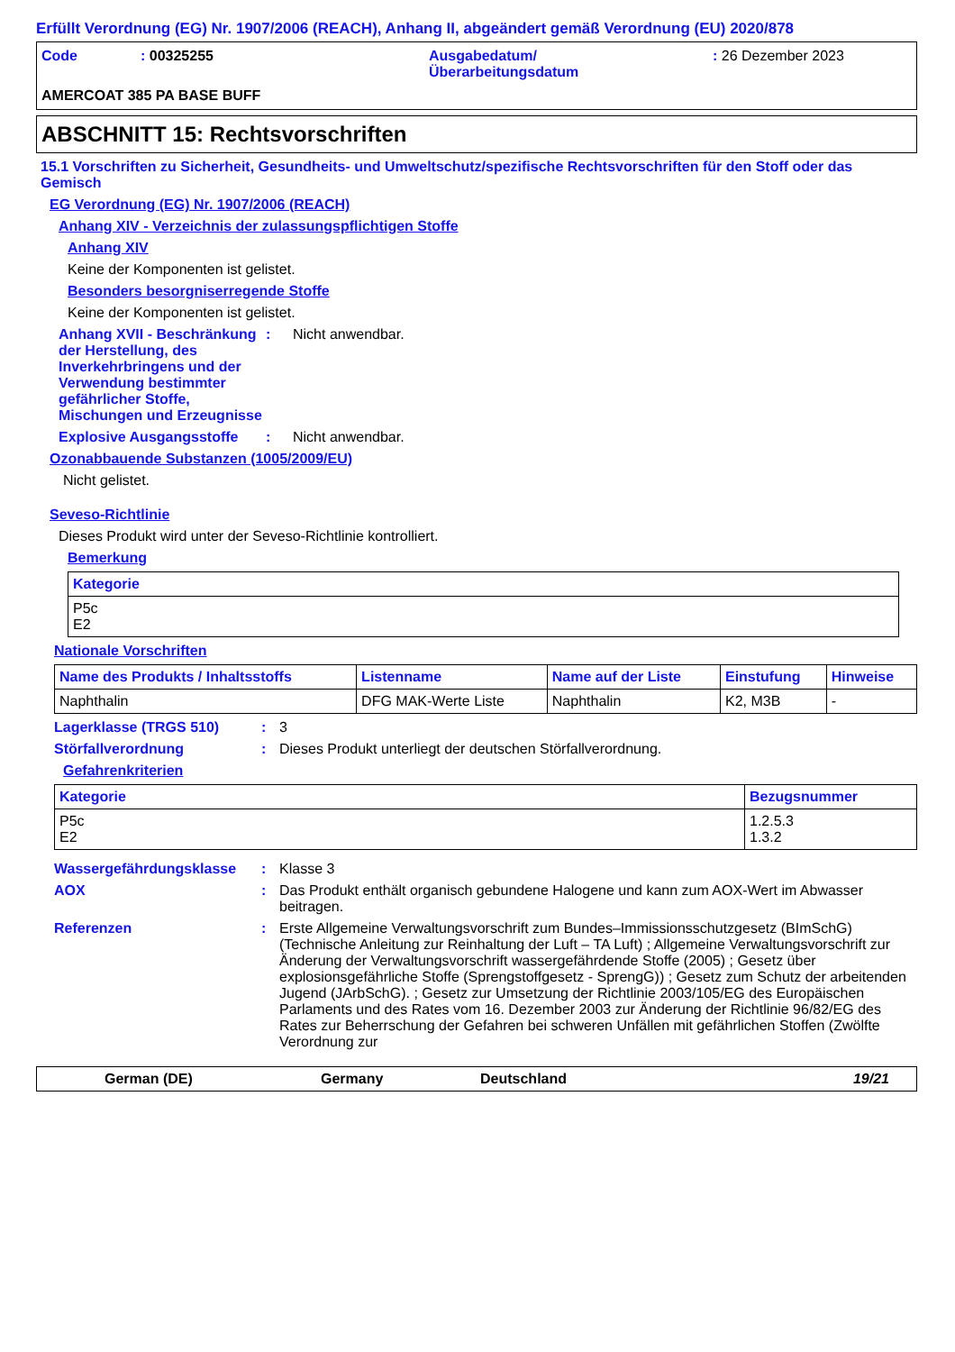Erfüllt Verordnung (EG) Nr. 1907/2006 (REACH), Anhang II, abgeändert gemäß Verordnung (EU) 2020/878
Code : 00325255 Ausgabedatum/
Überarbeitungsdatum
: 26 Dezember 2023
AMERCOAT 385 PA BASE BUFF
ABSCHNITT 15: Rechtsvorschriften
15.1 Vorschriften zu Sicherheit, Gesundheits- und Umweltschutz/spezifische Rechtsvorschriften für den Stoff oder das Gemisch
EG Verordnung (EG) Nr. 1907/2006 (REACH)
Anhang XIV - Verzeichnis der zulassungspflichtigen Stoffe
Anhang XIV
Keine der Komponenten ist gelistet.
Besonders besorgniserregende Stoffe
Keine der Komponenten ist gelistet.
Anhang XVII - Beschränkung der Herstellung, des Inverkehrbringens und der Verwendung bestimmter gefährlicher Stoffe, Mischungen und Erzeugnisse
: Nicht anwendbar.
Explosive Ausgangsstoffe
: Nicht anwendbar.
Ozonabbauende Substanzen (1005/2009/EU)
Nicht gelistet.
Seveso-Richtlinie
Dieses Produkt wird unter der Seveso-Richtlinie kontrolliert.
Bemerkung
| Kategorie |
| --- |
| P5c E2 |
Nationale Vorschriften
| Name des Produkts / Inhaltsstoffs | Listenname | Name auf der Liste | Einstufung | Hinweise |
| --- | --- | --- | --- | --- |
| Naphthalin | DFG MAK-Werte Liste | Naphthalin | K2, M3B | - |
Lagerklasse (TRGS 510) : 3
Störfallverordnung : Dieses Produkt unterliegt der deutschen Störfallverordnung.
Gefahrenkriterien
| Kategorie | Bezugsnummer |
| --- | --- |
| P5c E2 | 1.2.5.3 1.3.2 |
Wassergefährdungsklasse : Klasse 3
AOX : Das Produkt enthält organisch gebundene Halogene und kann zum AOX-Wert im Abwasser beitragen.
Referenzen : Erste Allgemeine Verwaltungsvorschrift zum Bundes–Immissionsschutzgesetz (BImSchG) (Technische Anleitung zur Reinhaltung der Luft – TA Luft) ; Allgemeine Verwaltungsvorschrift zur Änderung der Verwaltungsvorschrift wassergefährdende Stoffe (2005) ; Gesetz über explosionsgefährliche Stoffe (Sprengstoffgesetz - SprengG)) ; Gesetz zum Schutz der arbeitenden Jugend (JArbSchG). ; Gesetz zur Umsetzung der Richtlinie 2003/105/EG des Europäischen Parlaments und des Rates vom 16. Dezember 2003 zur Änderung der Richtlinie 96/82/EG des Rates zur Beherrschung der Gefahren bei schweren Unfällen mit gefährlichen Stoffen (Zwölfte Verordnung zur
German (DE) Germany Deutschland 19/21